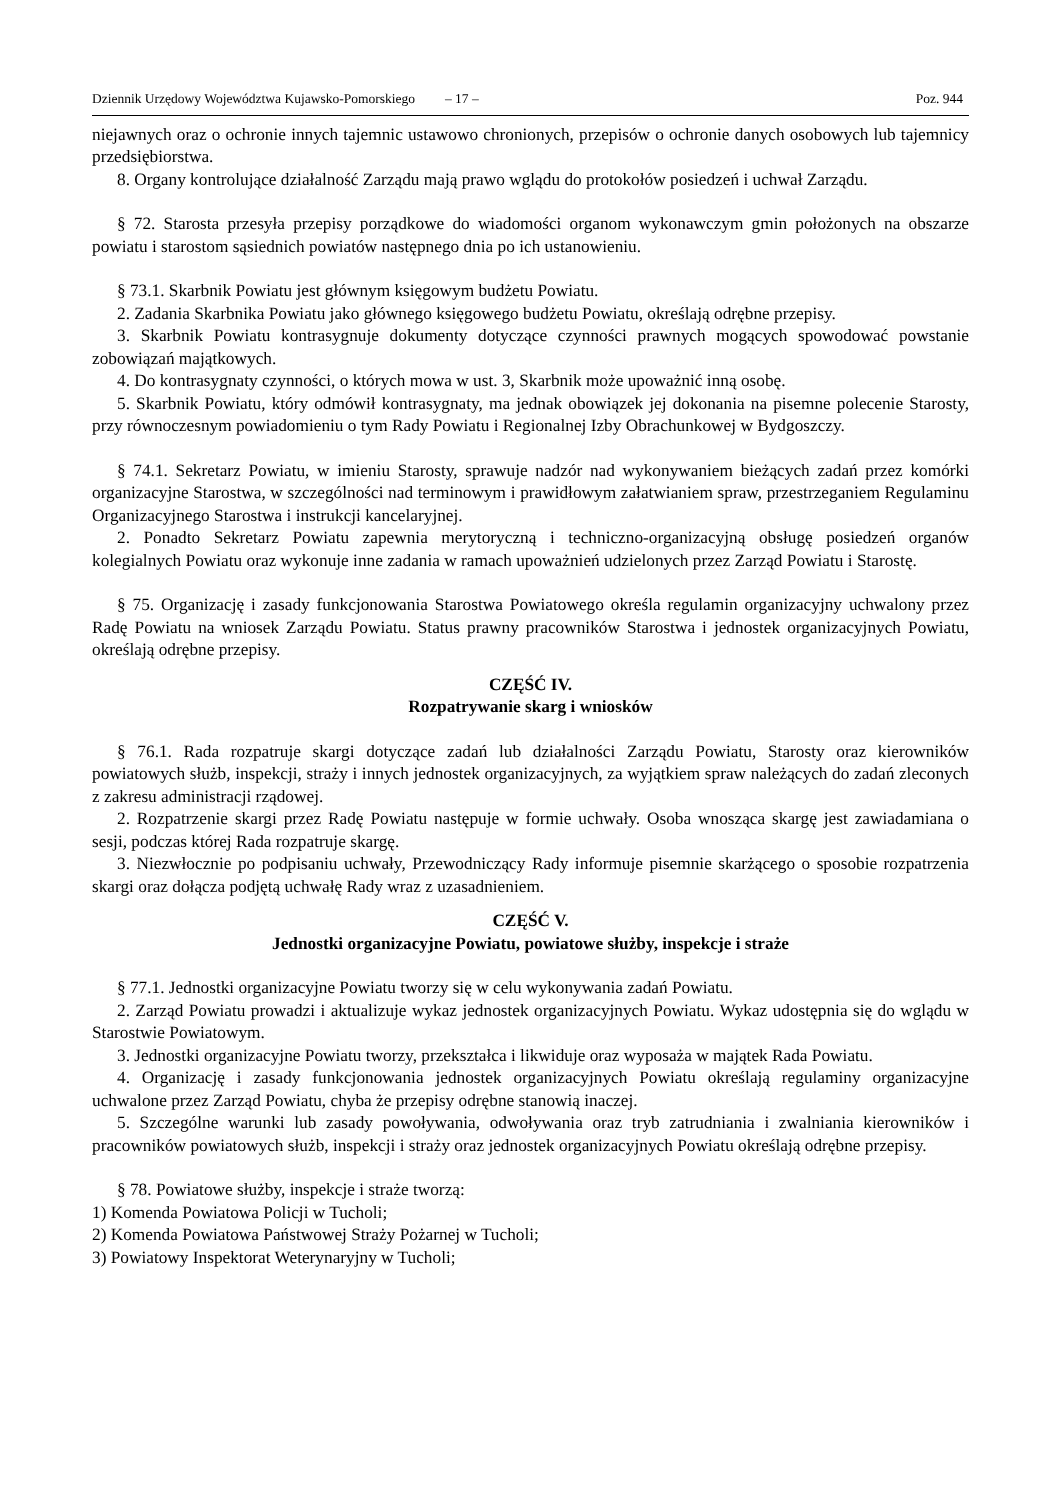Dziennik Urzędowy Województwa Kujawsko-Pomorskiego – 17 – Poz. 944
niejawnych oraz o ochronie innych tajemnic ustawowo chronionych, przepisów o ochronie danych osobowych lub tajemnicy przedsiębiorstwa.
8. Organy kontrolujące działalność Zarządu mają prawo wglądu do protokołów posiedzeń i uchwał Zarządu.
§ 72. Starosta przesyła przepisy porządkowe do wiadomości organom wykonawczym gmin położonych na obszarze powiatu i starostom sąsiednich powiatów następnego dnia po ich ustanowieniu.
§ 73.1. Skarbnik Powiatu jest głównym księgowym budżetu Powiatu.
2. Zadania Skarbnika Powiatu jako głównego księgowego budżetu Powiatu, określają odrębne przepisy.
3. Skarbnik Powiatu kontrasygnuje dokumenty dotyczące czynności prawnych mogących spowodować powstanie zobowiązań majątkowych.
4. Do kontrasygnaty czynności, o których mowa w ust. 3, Skarbnik może upoważnić inną osobę.
5. Skarbnik Powiatu, który odmówił kontrasygnaty, ma jednak obowiązek jej dokonania na pisemne polecenie Starosty, przy równoczesnym powiadomieniu o tym Rady Powiatu i Regionalnej Izby Obrachunkowej w Bydgoszczy.
§ 74.1. Sekretarz Powiatu, w imieniu Starosty, sprawuje nadzór nad wykonywaniem bieżących zadań przez komórki organizacyjne Starostwa, w szczególności nad terminowym i prawidłowym załatwianiem spraw, przestrzeganiem Regulaminu Organizacyjnego Starostwa i instrukcji kancelaryjnej.
2. Ponadto Sekretarz Powiatu zapewnia merytoryczną i techniczno-organizacyjną obsługę posiedzeń organów kolegialnych Powiatu oraz wykonuje inne zadania w ramach upoważnień udzielonych przez Zarząd Powiatu i Starostę.
§ 75. Organizację i zasady funkcjonowania Starostwa Powiatowego określa regulamin organizacyjny uchwalony przez Radę Powiatu na wniosek Zarządu Powiatu. Status prawny pracowników Starostwa i jednostek organizacyjnych Powiatu, określają odrębne przepisy.
CZĘŚĆ IV.
Rozpatrywanie skarg i wniosków
§ 76.1. Rada rozpatruje skargi dotyczące zadań lub działalności Zarządu Powiatu, Starosty oraz kierowników powiatowych służb, inspekcji, straży i innych jednostek organizacyjnych, za wyjątkiem spraw należących do zadań zleconych z zakresu administracji rządowej.
2. Rozpatrzenie skargi przez Radę Powiatu następuje w formie uchwały. Osoba wnosząca skargę jest zawiadamiana o sesji, podczas której Rada rozpatruje skargę.
3. Niezwłocznie po podpisaniu uchwały, Przewodniczący Rady informuje pisemnie skarżącego o sposobie rozpatrzenia skargi oraz dołącza podjętą uchwałę Rady wraz z uzasadnieniem.
CZĘŚĆ V.
Jednostki organizacyjne Powiatu, powiatowe służby, inspekcje i straże
§ 77.1. Jednostki organizacyjne Powiatu tworzy się w celu wykonywania zadań Powiatu.
2. Zarząd Powiatu prowadzi i aktualizuje wykaz jednostek organizacyjnych Powiatu. Wykaz udostępnia się do wglądu w Starostwie Powiatowym.
3. Jednostki organizacyjne Powiatu tworzy, przekształca i likwiduje oraz wyposaża w majątek Rada Powiatu.
4. Organizację i zasady funkcjonowania jednostek organizacyjnych Powiatu określają regulaminy organizacyjne uchwalone przez Zarząd Powiatu, chyba że przepisy odrębne stanowią inaczej.
5. Szczególne warunki lub zasady powoływania, odwoływania oraz tryb zatrudniania i zwalniania kierowników i pracowników powiatowych służb, inspekcji i straży oraz jednostek organizacyjnych Powiatu określają odrębne przepisy.
§ 78. Powiatowe służby, inspekcje i straże tworzą:
1) Komenda Powiatowa Policji w Tucholi;
2) Komenda Powiatowa Państwowej Straży Pożarnej w Tucholi;
3) Powiatowy Inspektorat Weterynaryjny w Tucholi;